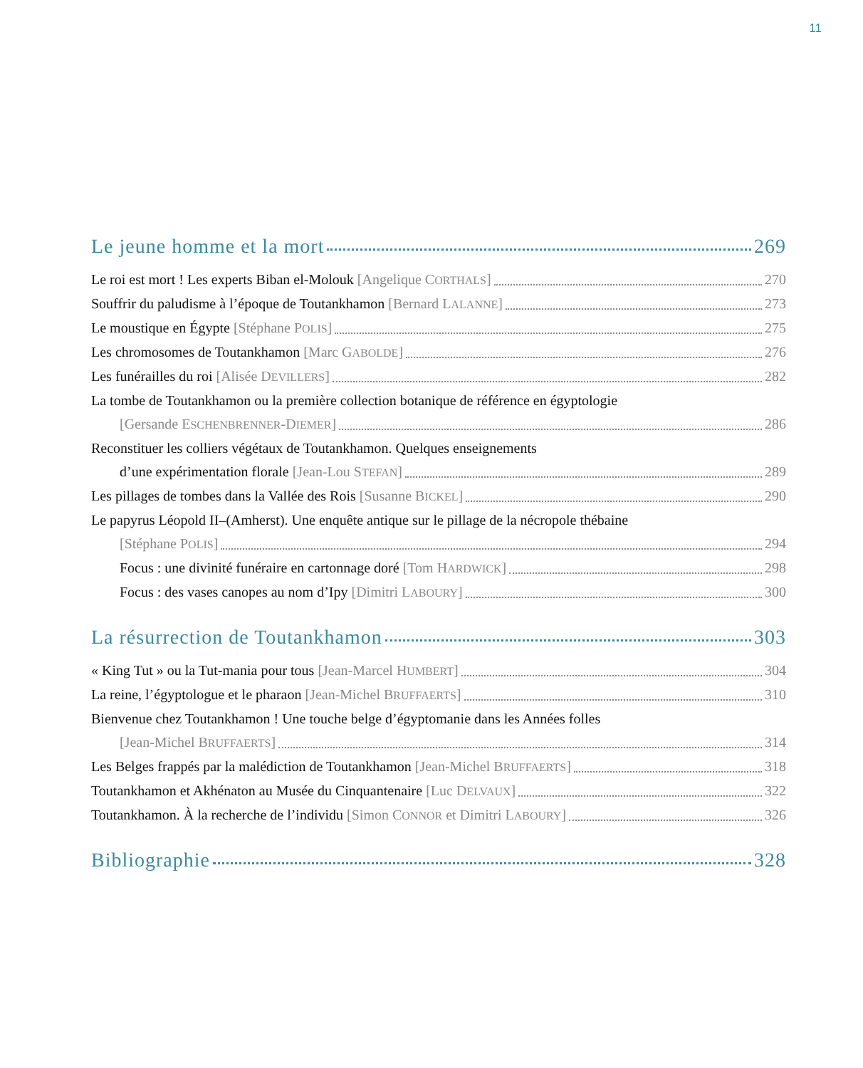11
Le jeune homme et la mort 269
Le roi est mort ! Les experts Biban el-Molouk [Angelique CORTHALS] 270
Souffrir du paludisme à l’époque de Toutankhamon [Bernard LALANNE] 273
Le moustique en Égypte [Stéphane POLIS] 275
Les chromosomes de Toutankhamon [Marc GABOLDE] 276
Les funérailles du roi [Alisée DEVILLERS] 282
La tombe de Toutankhamon ou la première collection botanique de référence en égyptologie
[Gersande ESCHENBRENNER-DIEMER] 286
Reconstituer les colliers végétaux de Toutankhamon. Quelques enseignements
d’une expérimentation florale [Jean-Lou STEFAN] 289
Les pillages de tombes dans la Vallée des Rois [Susanne BICKEL] 290
Le papyrus Léopold II–(Amherst). Une enquête antique sur le pillage de la nécropole thébaine
[Stéphane POLIS] 294
Focus : une divinité funéraire en cartonnage doré [Tom HARDWICK] 298
Focus : des vases canopes au nom d’Ipy [Dimitri LABOURY] 300
La résurrection de Toutankhamon 303
« King Tut » ou la Tut-mania pour tous [Jean-Marcel HUMBERT] 304
La reine, l’égyptologue et le pharaon [Jean-Michel BRUFFAERTS] 310
Bienvenue chez Toutankhamon ! Une touche belge d’égyptomanie dans les Années folles
[Jean-Michel BRUFFAERTS] 314
Les Belges frappés par la malédiction de Toutankhamon [Jean-Michel BRUFFAERTS] 318
Toutankhamon et Akhénaton au Musée du Cinquantenaire [Luc DELVAUX] 322
Toutankhamon. À la recherche de l’individu [Simon CONNOR et Dimitri LABOURY] 326
Bibliographie 328